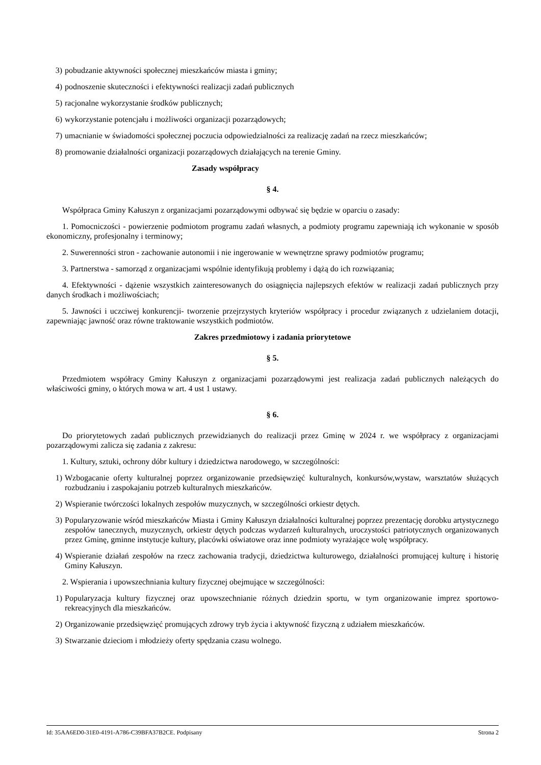3) pobudzanie aktywności społecznej mieszkańców miasta i gminy;
4) podnoszenie skuteczności i efektywności realizacji zadań publicznych
5) racjonalne wykorzystanie środków publicznych;
6) wykorzystanie potencjału i możliwości organizacji pozarządowych;
7) umacnianie w świadomości społecznej poczucia odpowiedzialności za realizację zadań na rzecz mieszkańców;
8) promowanie działalności organizacji pozarządowych działających na terenie Gminy.
Zasady współpracy
§ 4.
Współpraca Gminy Kałuszyn z organizacjami pozarządowymi odbywać się będzie w oparciu o zasady:
1. Pomocniczości - powierzenie podmiotom programu zadań własnych, a podmioty programu zapewniają ich wykonanie w sposób ekonomiczny, profesjonalny i terminowy;
2. Suwerenności stron - zachowanie autonomii i nie ingerowanie w wewnętrzne sprawy podmiotów programu;
3. Partnerstwa - samorząd z organizacjami wspólnie identyfikują problemy i dążą do ich rozwiązania;
4. Efektywności - dążenie wszystkich zainteresowanych do osiągnięcia najlepszych efektów w realizacji zadań publicznych przy danych środkach i możliwościach;
5. Jawności i uczciwej konkurencji- tworzenie przejrzystych kryteriów współpracy i procedur związanych z udzielaniem dotacji, zapewniając jawność oraz równe traktowanie wszystkich podmiotów.
Zakres przedmiotowy i zadania priorytetowe
§ 5.
Przedmiotem współracy Gminy Kałuszyn z organizacjami pozarządowymi jest realizacja zadań publicznych należących do właściwości gminy, o których mowa w art. 4 ust 1 ustawy.
§ 6.
Do priorytetowych zadań publicznych przewidzianych do realizacji przez Gminę w 2024 r. we współpracy z organizacjami pozarządowymi zalicza się zadania z zakresu:
1. Kultury, sztuki, ochrony dóbr kultury i dziedzictwa narodowego, w szczególności:
1) Wzbogacanie oferty kulturalnej poprzez organizowanie przedsięwzięć kulturalnych, konkursów,wystaw, warsztatów służących rozbudzaniu i zaspokajaniu potrzeb kulturalnych mieszkańców.
2) Wspieranie twórczości lokalnych zespołów muzycznych, w szczególności orkiestr dętych.
3) Popularyzowanie wśród mieszkańców Miasta i Gminy Kałuszyn działalności kulturalnej poprzez prezentację dorobku artystycznego zespołów tanecznych, muzycznych, orkiestr dętych podczas wydarzeń kulturalnych, uroczystości patriotycznych organizowanych przez Gminę, gminne instytucje kultury, placówki oświatowe oraz inne podmioty wyrażające wolę współpracy.
4) Wspieranie działań zespołów na rzecz zachowania tradycji, dziedzictwa kulturowego, działalności promującej kulturę i historię Gminy Kałuszyn.
2. Wspierania i upowszechniania kultury fizycznej obejmujące w szczególności:
1) Popularyzacja kultury fizycznej oraz upowszechnianie różnych dziedzin sportu, w tym organizowanie imprez sportowo-rekreacyjnych dla mieszkańców.
2) Organizowanie przedsięwzięć promujących zdrowy tryb życia i aktywność fizyczną z udziałem mieszkańców.
3) Stwarzanie dzieciom i młodzieży oferty spędzania czasu wolnego.
Id: 35AA6ED0-31E0-4191-A786-C39BFA37B2CE. Podpisany Strona 2